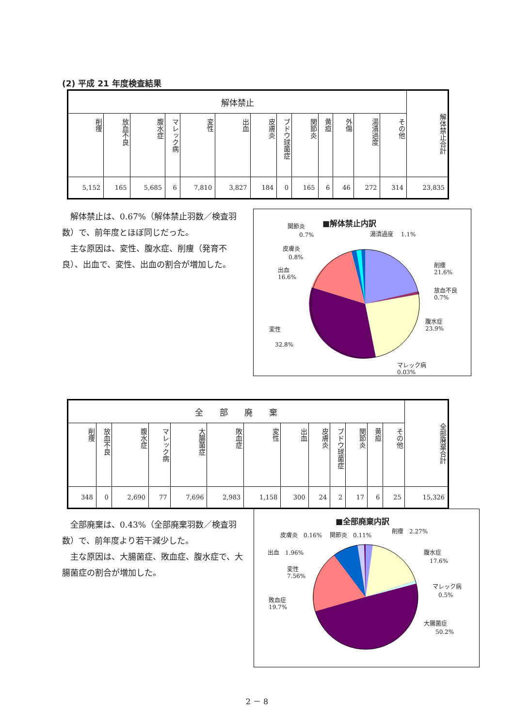(2) 平成 21 年度検査結果
| 解体禁止 | | | | | | | | | | | | | 解体禁止合計 |
| --- | --- | --- | --- | --- | --- | --- | --- | --- | --- | --- | --- | --- | --- |
| 削痩 | 放血不良 | 腹水症 | マレック病 | 変性 | 出血 | 皮膚炎 | ブドウ球菌症 | 関節炎 | 黄疸 | 外傷 | 湯漬過度 | その他 | |
| 5,152 | 165 | 5,685 | 6 | 7,810 | 3,827 | 184 | 0 | 165 | 6 | 46 | 272 | 314 | 23,835 |
　解体禁止は、0.67%（解体禁止羽数／検査羽数）で、前年度とほぼ同じだった。
　主な原因は、変性、腹水症、削痩（発育不良）、出血で、変性、出血の割合が増加した。
■解体禁止内訳
関節炎
　　0.7%
湯漬過度　 1.1%
皮膚炎
　0.8%
出血
16.6%
削痩
21.6%
放血不良
0.7%
腹水症
23.9%
変性
　32.8%
マレック病
0.03%
| 全 部 廃 棄 | | | | | | | | | | | | | 全部廃棄合計 |
| --- | --- | --- | --- | --- | --- | --- | --- | --- | --- | --- | --- | --- | --- |
| 削痩 | 放血不良 | 腹水症 | マレック病 | 大腸菌症 | 敗血症 | 変性 | 出血 | 皮膚炎 | ブドウ球菌症 | 関節炎 | 黄疸 | その他 | |
| 348 | 0 | 2,690 | 77 | 7,696 | 2,983 | 1,158 | 300 | 24 | 2 | 17 | 6 | 25 | 15,326 |
　全部廃棄は、0.43%（全部廃棄羽数／検査羽数）で、前年度より若干減少した。
　主な原因は、大腸菌症、敗血症、腹水症で、大腸菌症の割合が増加した。
■全部廃棄内訳
皮膚炎　0.16%　 関節炎　0.11%
削痩　2.27%
出血　1.96%
腹水症
　17.6%
変性
7.56%
マレック病
　0.5%
敗血症
19.7%
大腸菌症
　　50.2%
2 － 8